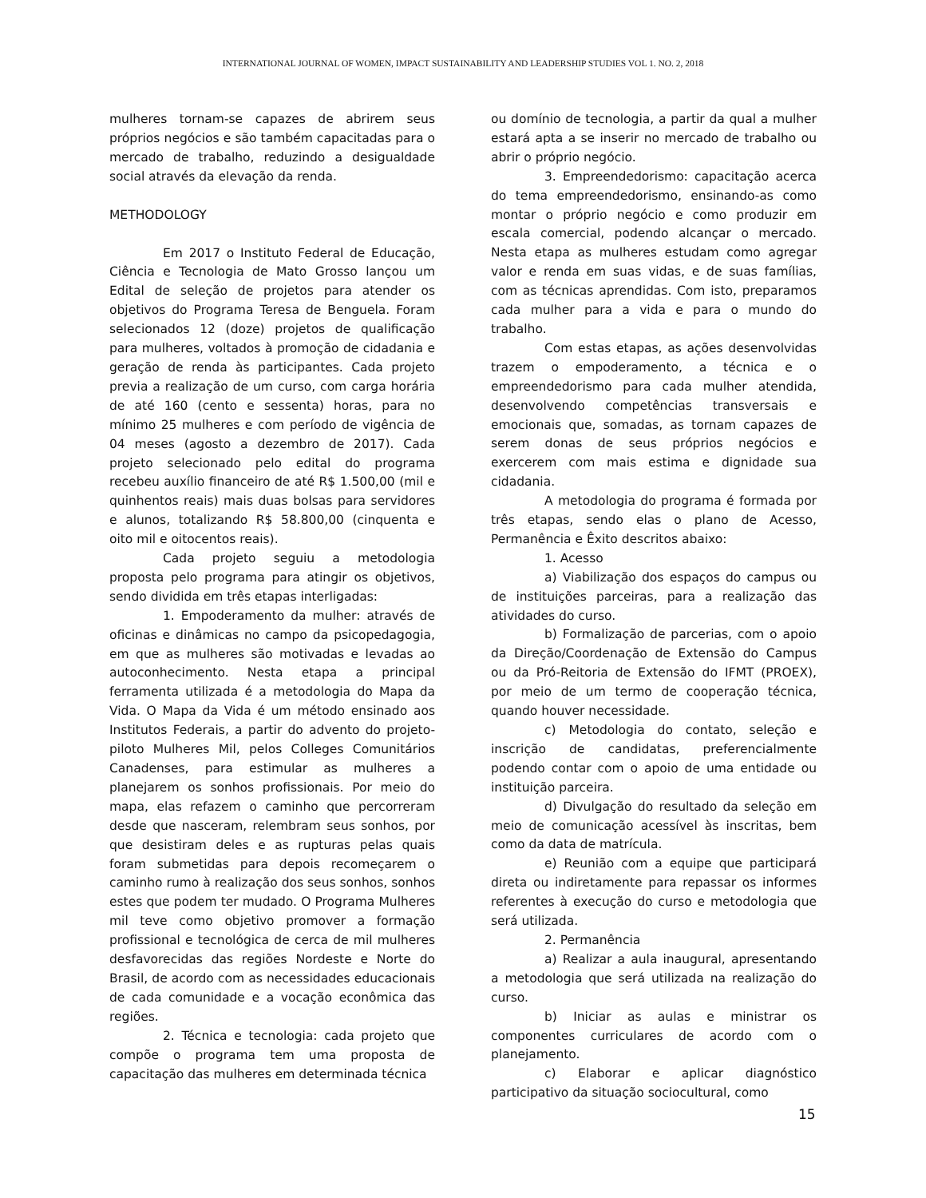INTERNATIONAL JOURNAL OF WOMEN, IMPACT SUSTAINABILITY AND LEADERSHIP STUDIES VOL 1. NO. 2, 2018
mulheres tornam-se capazes de abrirem seus próprios negócios e são também capacitadas para o mercado de trabalho, reduzindo a desigualdade social através da elevação da renda.
METHODOLOGY
Em 2017 o Instituto Federal de Educação, Ciência e Tecnologia de Mato Grosso lançou um Edital de seleção de projetos para atender os objetivos do Programa Teresa de Benguela. Foram selecionados 12 (doze) projetos de qualificação para mulheres, voltados à promoção de cidadania e geração de renda às participantes. Cada projeto previa a realização de um curso, com carga horária de até 160 (cento e sessenta) horas, para no mínimo 25 mulheres e com período de vigência de 04 meses (agosto a dezembro de 2017). Cada projeto selecionado pelo edital do programa recebeu auxílio financeiro de até R$ 1.500,00 (mil e quinhentos reais) mais duas bolsas para servidores e alunos, totalizando R$ 58.800,00 (cinquenta e oito mil e oitocentos reais).
Cada projeto seguiu a metodologia proposta pelo programa para atingir os objetivos, sendo dividida em três etapas interligadas:
1. Empoderamento da mulher: através de oficinas e dinâmicas no campo da psicopedagogia, em que as mulheres são motivadas e levadas ao autoconhecimento. Nesta etapa a principal ferramenta utilizada é a metodologia do Mapa da Vida. O Mapa da Vida é um método ensinado aos Institutos Federais, a partir do advento do projeto-piloto Mulheres Mil, pelos Colleges Comunitários Canadenses, para estimular as mulheres a planejarem os sonhos profissionais. Por meio do mapa, elas refazem o caminho que percorreram desde que nasceram, relembram seus sonhos, por que desistiram deles e as rupturas pelas quais foram submetidas para depois recomeçarem o caminho rumo à realização dos seus sonhos, sonhos estes que podem ter mudado. O Programa Mulheres mil teve como objetivo promover a formação profissional e tecnológica de cerca de mil mulheres desfavorecidas das regiões Nordeste e Norte do Brasil, de acordo com as necessidades educacionais de cada comunidade e a vocação econômica das regiões.
2. Técnica e tecnologia: cada projeto que compõe o programa tem uma proposta de capacitação das mulheres em determinada técnica
ou domínio de tecnologia, a partir da qual a mulher estará apta a se inserir no mercado de trabalho ou abrir o próprio negócio.
3. Empreendedorismo: capacitação acerca do tema empreendedorismo, ensinando-as como montar o próprio negócio e como produzir em escala comercial, podendo alcançar o mercado. Nesta etapa as mulheres estudam como agregar valor e renda em suas vidas, e de suas famílias, com as técnicas aprendidas. Com isto, preparamos cada mulher para a vida e para o mundo do trabalho.
Com estas etapas, as ações desenvolvidas trazem o empoderamento, a técnica e o empreendedorismo para cada mulher atendida, desenvolvendo competências transversais e emocionais que, somadas, as tornam capazes de serem donas de seus próprios negócios e exercerem com mais estima e dignidade sua cidadania.
A metodologia do programa é formada por três etapas, sendo elas o plano de Acesso, Permanência e Êxito descritos abaixo:
1. Acesso
a) Viabilização dos espaços do campus ou de instituições parceiras, para a realização das atividades do curso.
b) Formalização de parcerias, com o apoio da Direção/Coordenação de Extensão do Campus ou da Pró-Reitoria de Extensão do IFMT (PROEX), por meio de um termo de cooperação técnica, quando houver necessidade.
c) Metodologia do contato, seleção e inscrição de candidatas, preferencialmente podendo contar com o apoio de uma entidade ou instituição parceira.
d) Divulgação do resultado da seleção em meio de comunicação acessível às inscritas, bem como da data de matrícula.
e) Reunião com a equipe que participará direta ou indiretamente para repassar os informes referentes à execução do curso e metodologia que será utilizada.
2. Permanência
a) Realizar a aula inaugural, apresentando a metodologia que será utilizada na realização do curso.
b) Iniciar as aulas e ministrar os componentes curriculares de acordo com o planejamento.
c) Elaborar e aplicar diagnóstico participativo da situação sociocultural, como
15